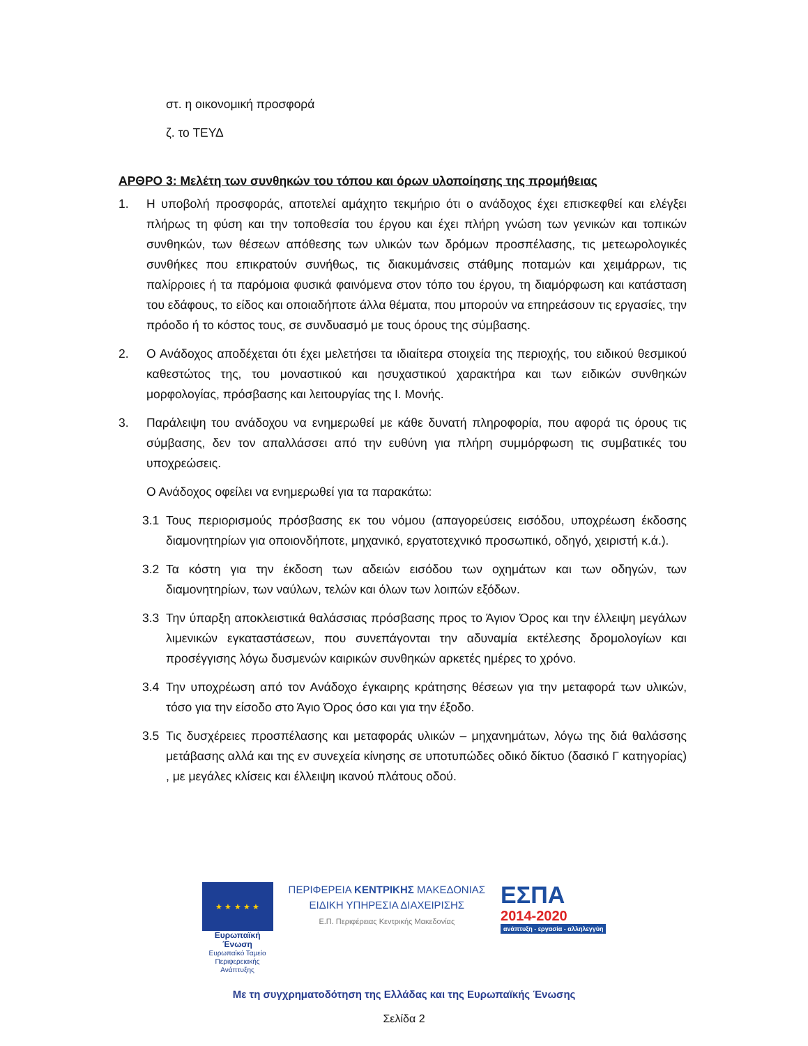στ. η οικονομική προσφορά
ζ. το ΤΕΥΔ
ΑΡΘΡΟ 3: Μελέτη των συνθηκών του τόπου και όρων υλοποίησης της προμήθειας
1. Η υποβολή προσφοράς, αποτελεί αμάχητο τεκμήριο ότι ο ανάδοχος έχει επισκεφθεί και ελέγξει πλήρως τη φύση και την τοποθεσία του έργου και έχει πλήρη γνώση των γενικών και τοπικών συνθηκών, των θέσεων απόθεσης των υλικών των δρόμων προσπέλασης, τις μετεωρολογικές συνθήκες που επικρατούν συνήθως, τις διακυμάνσεις στάθμης ποταμών και χειμάρρων, τις παλίρροιες ή τα παρόμοια φυσικά φαινόμενα στον τόπο του έργου, τη διαμόρφωση και κατάσταση του εδάφους, το είδος και οποιαδήποτε άλλα θέματα, που μπορούν να επηρεάσουν τις εργασίες, την πρόοδο ή το κόστος τους, σε συνδυασμό με τους όρους της σύμβασης.
2. Ο Ανάδοχος αποδέχεται ότι έχει μελετήσει τα ιδιαίτερα στοιχεία της περιοχής, του ειδικού θεσμικού καθεστώτος της, του μοναστικού και ησυχαστικού χαρακτήρα και των ειδικών συνθηκών μορφολογίας, πρόσβασης και λειτουργίας της Ι. Μονής.
3. Παράλειψη του ανάδοχου να ενημερωθεί με κάθε δυνατή πληροφορία, που αφορά τις όρους τις σύμβασης, δεν τον απαλλάσσει από την ευθύνη για πλήρη συμμόρφωση τις συμβατικές του υποχρεώσεις.
Ο Ανάδοχος οφείλει να ενημερωθεί για τα παρακάτω:
3.1 Τους περιορισμούς πρόσβασης εκ του νόμου (απαγορεύσεις εισόδου, υποχρέωση έκδοσης διαμονητηρίων για οποιονδήποτε, μηχανικό, εργατοτεχνικό προσωπικό, οδηγό, χειριστή κ.ά.).
3.2 Τα κόστη για την έκδοση των αδειών εισόδου των οχημάτων και των οδηγών, των διαμονητηρίων, των ναύλων, τελών και όλων των λοιπών εξόδων.
3.3 Την ύπαρξη αποκλειστικά θαλάσσιας πρόσβασης προς το Άγιον Όρος και την έλλειψη μεγάλων λιμενικών εγκαταστάσεων, που συνεπάγονται την αδυναμία εκτέλεσης δρομολογίων και προσέγγισης λόγω δυσμενών καιρικών συνθηκών αρκετές ημέρες το χρόνο.
3.4 Την υποχρέωση από τον Ανάδοχο έγκαιρης κράτησης θέσεων για την μεταφορά των υλικών, τόσο για την είσοδο στο Άγιο Όρος όσο και για την έξοδο.
3.5 Τις δυσχέρειες προσπέλασης και μεταφοράς υλικών – μηχανημάτων, λόγω της διά θαλάσσης μετάβασης αλλά και της εν συνεχεία κίνησης σε υποτυπώδες οδικό δίκτυο (δασικό Γ κατηγορίας) , με μεγάλες κλίσεις και έλλειψη ικανού πλάτους οδού.
★ ★ ★ ★ ★
Ευρωπαϊκή Ένωση
Ευρωπαϊκό Ταμείο
Περιφερειακής Ανάπτυξης
ΠΕΡΙΦΕΡΕΙΑ ΚΕΝΤΡΙΚΗΣ ΜΑΚΕΔΟΝΙΑΣ
ΕΙΔΙΚΗ ΥΠΗΡΕΣΙΑ ΔΙΑΧΕΙΡΙΣΗΣ
Ε.Π. Περιφέρειας Κεντρικής Μακεδονίας
ΕΣΠΑ
2014-2020
ανάπτυξη - εργασία - αλληλεγγύη
Με τη συγχρηματοδότηση της Ελλάδας και της Ευρωπαϊκής Ένωσης
Σελίδα 2